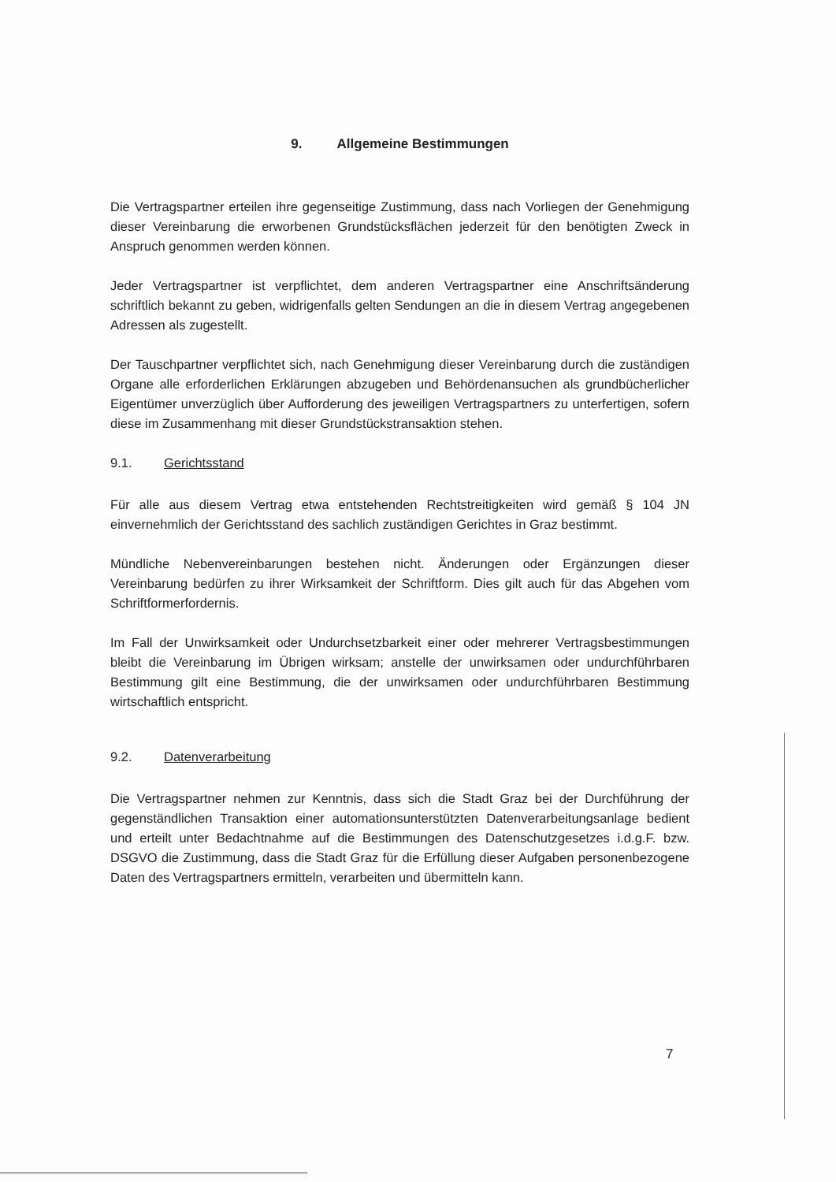9. Allgemeine Bestimmungen
Die Vertragspartner erteilen ihre gegenseitige Zustimmung, dass nach Vorliegen der Genehmigung dieser Vereinbarung die erworbenen Grundstücksflächen jederzeit für den benötigten Zweck in Anspruch genommen werden können.
Jeder Vertragspartner ist verpflichtet, dem anderen Vertragspartner eine Anschriftsänderung schriftlich bekannt zu geben, widrigenfalls gelten Sendungen an die in diesem Vertrag angegebenen Adressen als zugestellt.
Der Tauschpartner verpflichtet sich, nach Genehmigung dieser Vereinbarung durch die zuständigen Organe alle erforderlichen Erklärungen abzugeben und Behördenansuchen als grundbücherlicher Eigentümer unverzüglich über Aufforderung des jeweiligen Vertragspartners zu unterfertigen, sofern diese im Zusammenhang mit dieser Grundstückstransaktion stehen.
9.1. Gerichtsstand
Für alle aus diesem Vertrag etwa entstehenden Rechtstreitigkeiten wird gemäß § 104 JN einvernehmlich der Gerichtsstand des sachlich zuständigen Gerichtes in Graz bestimmt.
Mündliche Nebenvereinbarungen bestehen nicht. Änderungen oder Ergänzungen dieser Vereinbarung bedürfen zu ihrer Wirksamkeit der Schriftform. Dies gilt auch für das Abgehen vom Schriftformerfordernis.
Im Fall der Unwirksamkeit oder Undurchsetzbarkeit einer oder mehrerer Vertragsbestimmungen bleibt die Vereinbarung im Übrigen wirksam; anstelle der unwirksamen oder undurchführbaren Bestimmung gilt eine Bestimmung, die der unwirksamen oder undurchführbaren Bestimmung wirtschaftlich entspricht.
9.2. Datenverarbeitung
Die Vertragspartner nehmen zur Kenntnis, dass sich die Stadt Graz bei der Durchführung der gegenständlichen Transaktion einer automationsunterstützten Datenverarbeitungsanlage bedient und erteilt unter Bedachtnahme auf die Bestimmungen des Datenschutzgesetzes i.d.g.F. bzw. DSGVO die Zustimmung, dass die Stadt Graz für die Erfüllung dieser Aufgaben personenbezogene Daten des Vertragspartners ermitteln, verarbeiten und übermitteln kann.
7